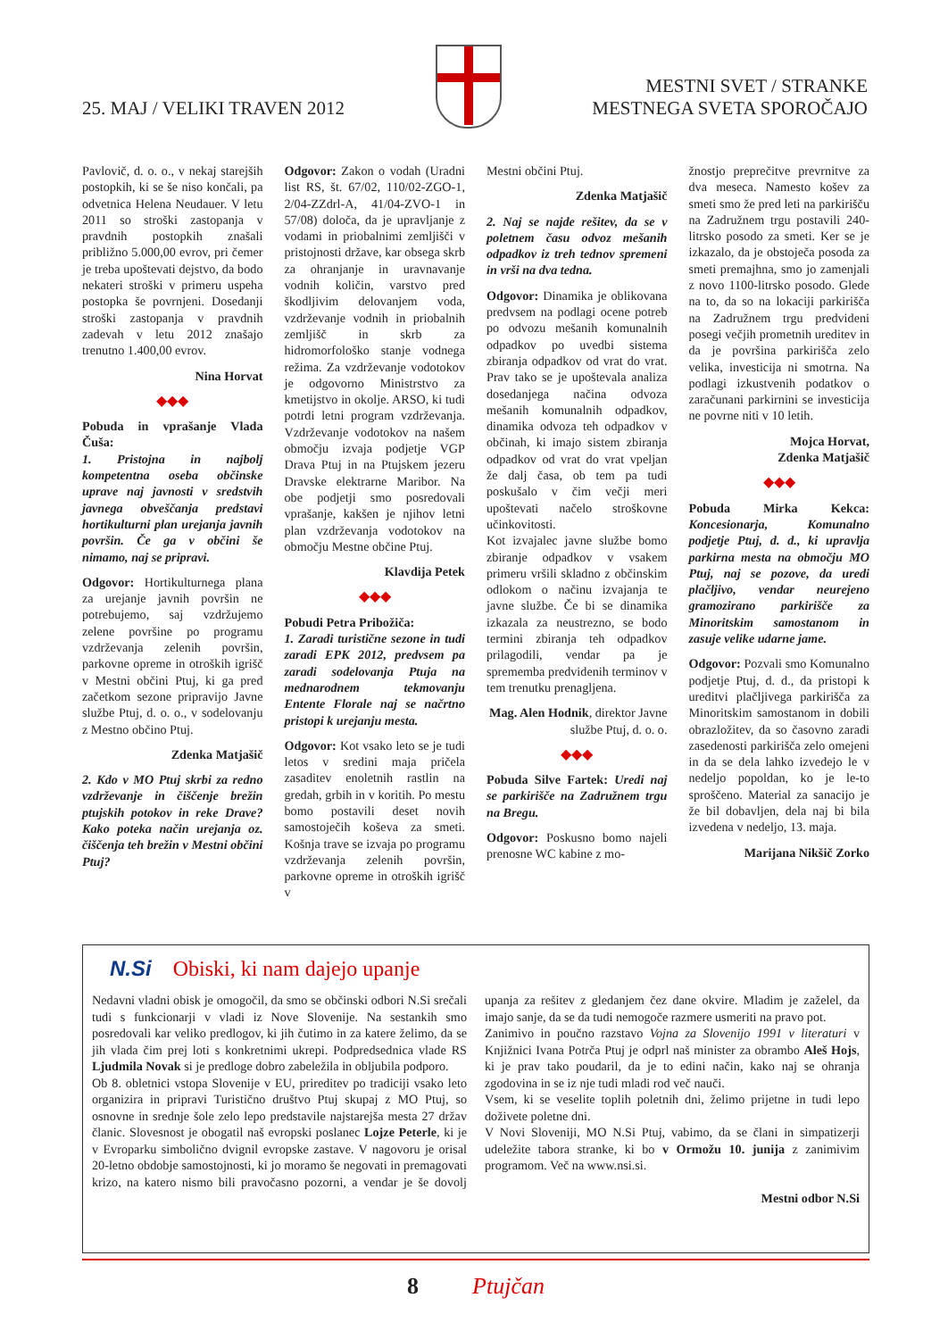25. MAJ / VELIKI TRAVEN 2012
MESTNI SVET / STRANKE
MESTNEGA SVETA SPOROČAJO
Pavlovič, d. o. o., v nekaj starejših postopkih, ki se še niso končali, pa odvetnica Helena Neudauer. V letu 2011 so stroški zastopanja v pravdnih postopkih znašali približno 5.000,00 evrov, pri čemer je treba upoštevati dejstvo, da bodo nekateri stroški v primeru uspeha postopka še povrnjeni. Dosedanji stroški zastopanja v pravdnih zadevah v letu 2012 znašajo trenutno 1.400,00 evrov.
Nina Horvat
◆◆◆
Pobuda in vprašanje Vlada Čuša:
1. Pristojna in najbolj kompetentna oseba občinske uprave naj javnosti v sredstvih javnega obveščanja predstavi hortikulturni plan urejanja javnih površin. Če ga v občini še nimamo, naj se pripravi.
Odgovor: Hortikulturnega plana za urejanje javnih površin ne potrebujemo, saj vzdržujemo zelene površine po programu vzdrževanja zelenih površin, parkovne opreme in otroških igrišč v Mestni občini Ptuj, ki ga pred začetkom sezone pripravijo Javne službe Ptuj, d. o. o., v sodelovanju z Mestno občino Ptuj.
Zdenka Matjašič
2. Kdo v MO Ptuj skrbi za redno vzdrževanje in čiščenje brežin ptujskih potokov in reke Drave? Kako poteka način urejanja oz. čiščenja teh brežin v Mestni občini Ptuj?
Odgovor: Zakon o vodah (Uradni list RS, št. 67/02, 110/02-ZGO-1, 2/04-ZZdrl-A, 41/04-ZVO-1 in 57/08) določa, da je upravljanje z vodami in priobalnimi zemljišči v pristojnosti države, kar obsega skrb za ohranjanje in uravnavanje vodnih količin, varstvo pred škodljivim delovanjem voda, vzdrževanje vodnih in priobalnih zemljišč in skrb za hidromorfološko stanje vodnega režima. Za vzdrževanje vodotokov je odgovorno Ministrstvo za kmetijstvo in okolje. ARSO, ki tudi potrdi letni program vzdrževanja. Vzdrževanje vodotokov na našem območju izvaja podjetje VGP Drava Ptuj in na Ptujskem jezeru Dravske elektrarne Maribor. Na obe podjetji smo posredovali vprašanje, kakšen je njihov letni plan vzdrževanja vodotokov na območju Mestne občine Ptuj.
Klavdija Petek
◆◆◆
Pobudi Petra Pribožiča:
1. Zaradi turistične sezone in tudi zaradi EPK 2012, predvsem pa zaradi sodelovanja Ptuja na mednarodnem tekmovanju Entente Florale naj se načrtno pristopi k urejanju mesta.
Odgovor: Kot vsako leto se je tudi letos v sredini maja pričela zasaditev enoletnih rastlin na gredah, grbih in v koritih. Po mestu bomo postavili deset novih samostoječih koševa za smeti. Košnja trave se izvaja po programu vzdrževanja zelenih površin, parkovne opreme in otroških igrišč v
Mestni občini Ptuj.
Zdenka Matjašič
2. Naj se najde rešitev, da se v poletnem času odvoz mešanih odpadkov iz treh tednov spremeni in vrši na dva tedna.
Odgovor: Dinamika je oblikovana predvsem na podlagi ocene potreb po odvozu mešanih komunalnih odpadkov po uvedbi sistema zbiranja odpadkov od vrat do vrat. Prav tako se je upoštevala analiza dosedanjega načina odvoza mešanih komunalnih odpadkov, dinamika odvoza teh odpadkov v občinah, ki imajo sistem zbiranja odpadkov od vrat do vrat vpeljan že dalj časa, ob tem pa tudi poskušalo v čim večji meri upoštevati načelo stroškovne učinkovitosti.
Kot izvajalec javne službe bomo zbiranje odpadkov v vsakem primeru vršili skladno z občinskim odlokom o načinu izvajanja te javne službe. Če bi se dinamika izkazala za neustrezno, se bodo termini zbiranja teh odpadkov prilagodili, vendar pa je sprememba predvidenih terminov v tem trenutku prenagljena.
Mag. Alen Hodnik, direktor Javne službe Ptuj, d. o. o.
◆◆◆
Pobuda Silve Fartek: Uredi naj se parkirišče na Zadružnem trgu na Bregu.
Odgovor: Poskusno bomo najeli prenosne WC kabine z mo-
žnostjo preprečitve prevrnitve za dva meseca. Namesto košev za smeti smo že pred leti na parkirišču na Zadružnem trgu postavili 240-litrsko posodo za smeti. Ker se je izkazalo, da je obstoječa posoda za smeti premajhna, smo jo zamenjali z novo 1100-litrsko posodo. Glede na to, da so na lokaciji parkirišča na Zadružnem trgu predvideni posegi večjih prometnih ureditev in da je površina parkirišča zelo velika, investicija ni smotrna. Na podlagi izkustvenih podatkov o zaračunani parkirnini se investicija ne povrne niti v 10 letih.
Mojca Horvat,
Zdenka Matjašič
◆◆◆
Pobuda Mirka Kekca: Koncesionarja, Komunalno podjetje Ptuj, d. d., ki upravlja parkirna mesta na območju MO Ptuj, naj se pozove, da uredi plačljivo, vendar neurejeno gramozirano parkirišče za Minoritskim samostanom in zasuje velike udarne jame.
Odgovor: Pozvali smo Komunalno podjetje Ptuj, d. d., da pristopi k ureditvi plačljivega parkirišča za Minoritskim samostanom in dobili obrazložitev, da so časovno zaradi zasedenosti parkirišča zelo omejeni in da se dela lahko izvedejo le v nedeljo popoldan, ko je le-to sproščeno. Material za sanacijo je že bil dobavljen, dela naj bi bila izvedena v nedeljo, 13. maja.
Marijana Nikšič Zorko
N.Si Obiski, ki nam dajejo upanje
Nedavni vladni obisk je omogočil, da smo se občinski odbori N.Si srečali tudi s funkcionarji v vladi iz Nove Slovenije. Na sestankih smo posredovali kar veliko predlogov, ki jih čutimo in za katere želimo, da se jih vlada čim prej loti s konkretnimi ukrepi. Podpredsednica vlade RS Ljudmila Novak si je predloge dobro zabeležila in obljubila podporo.
Ob 8. obletnici vstopa Slovenije v EU, prireditev po tradiciji vsako leto organizira in pripravi Turistično društvo Ptuj skupaj z MO Ptuj, so osnovne in srednje šole zelo lepo predstavile najstarejša mesta 27 držav članic. Slovesnost je obogatil naš evropski poslanec Lojze Peterle, ki je v Evroparku simbolično dvignil evropske zastave. V nagovoru je orisal 20-letno obdobje samostojnosti, ki jo moramo še negovati in premagovati krizo, na katero nismo bili pravočasno pozorni, a vendar je še dovolj upanja za rešitev z gledanjem čez dane okvire. Mladim je zaželel, da imajo sanje, da se da tudi nemogoče razmere usmeriti na pravo pot.
Zanimivo in poučno razstavo Vojna za Slovenijo 1991 v literaturi v Knjižnici Ivana Potrča Ptuj je odprl naš minister za obrambo Aleš Hojs, ki je prav tako poudaril, da je to edini način, kako naj se ohranja zgodovina in se iz nje tudi mladi rod več nauči.
Vsem, ki se veselite toplih poletnih dni, želimo prijetne in tudi lepo doživete poletne dni.
V Novi Sloveniji, MO N.Si Ptuj, vabimo, da se člani in simpatizerji udeležite tabora stranke, ki bo v Ormožu 10. junija z zanimivim programom. Več na www.nsi.si.
Mestni odbor N.Si
8 Ptujčan